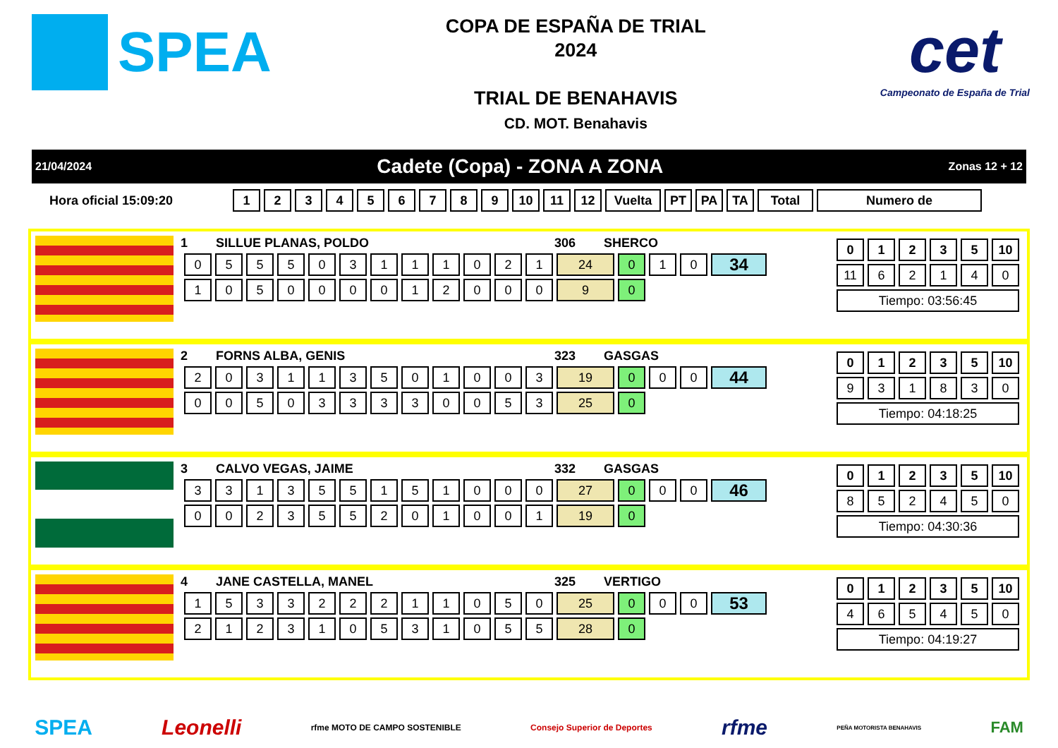SPEA
COPA DE ESPAÑA DE TRIAL
2024
TRIAL DE BENAHAVIS
CD. MOT. Benahavis
cet
Campeonato de España de Trial
21/04/2024 Cadete (Copa) - ZONA A ZONA Zonas 12 + 12
Hora oficial 15:09:20
| 1 | 2 | 3 | 4 | 5 | 6 | 7 | 8 | 9 | 10 | 11 | 12 | Vuelta | PT | PA | TA | Total | Numero de |
| --- | --- | --- | --- | --- | --- | --- | --- | --- | --- | --- | --- | --- | --- | --- | --- | --- | --- |
1 SILLUE PLANAS, POLDO 306 SHERCO
| 0 | 5 | 5 | 5 | 0 | 3 | 1 | 1 | 1 | 0 | 2 | 1 | 24 | 0 | 1 | 0 | 34 |
| 1 | 0 | 5 | 0 | 0 | 0 | 0 | 1 | 2 | 0 | 0 | 0 | 9 | 0 | | | |
| 0 | 1 | 2 | 3 | 5 | 10 |
| --- | --- | --- | --- | --- | --- |
| 11 | 6 | 2 | 1 | 4 | 0 |
| Tiempo: 03:56:45 | | | | | |
2 FORNS ALBA, GENIS 323 GASGAS
| 2 | 0 | 3 | 1 | 1 | 3 | 5 | 0 | 1 | 0 | 0 | 3 | 19 | 0 | 0 | 0 | 44 |
| 0 | 0 | 5 | 0 | 3 | 3 | 3 | 3 | 0 | 0 | 5 | 3 | 25 | 0 | | | |
| 0 | 1 | 2 | 3 | 5 | 10 |
| --- | --- | --- | --- | --- | --- |
| 9 | 3 | 1 | 8 | 3 | 0 |
| Tiempo: 04:18:25 | | | | | |
3 CALVO VEGAS, JAIME 332 GASGAS
| 3 | 3 | 1 | 3 | 5 | 5 | 1 | 5 | 1 | 0 | 0 | 0 | 27 | 0 | 0 | 0 | 46 |
| 0 | 0 | 2 | 3 | 5 | 5 | 2 | 0 | 1 | 0 | 0 | 1 | 19 | 0 | | | |
| 0 | 1 | 2 | 3 | 5 | 10 |
| --- | --- | --- | --- | --- | --- |
| 8 | 5 | 2 | 4 | 5 | 0 |
| Tiempo: 04:30:36 | | | | | |
4 JANE CASTELLA, MANEL 325 VERTIGO
| 1 | 5 | 3 | 3 | 2 | 2 | 2 | 1 | 1 | 0 | 5 | 0 | 25 | 0 | 0 | 0 | 53 |
| 2 | 1 | 2 | 3 | 1 | 0 | 5 | 3 | 1 | 0 | 5 | 5 | 28 | 0 | | | |
| 0 | 1 | 2 | 3 | 5 | 10 |
| --- | --- | --- | --- | --- | --- |
| 4 | 6 | 5 | 4 | 5 | 0 |
| Tiempo: 04:19:27 | | | | | |
SPEA Leonelli rfme MOTO DE CAMPO SOSTENIBLE Consejo Superior de Deportes rfme PEÑA MOTORISTA BENAHAVIS FAM